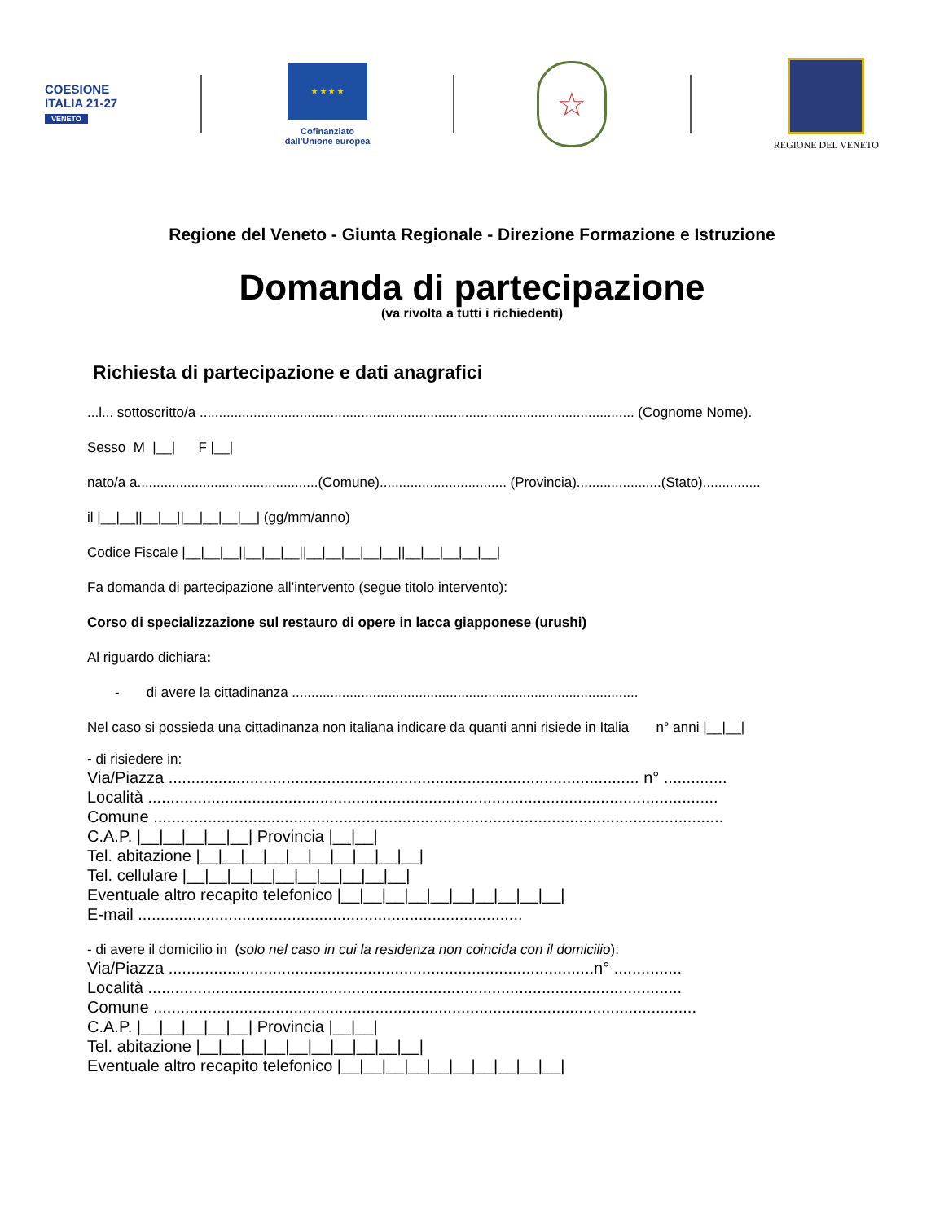COESIONE
ITALIA 21-27
VENETO
★ ★ ★ ★
Cofinanziato
dall'Unione europea
☆
REGIONE DEL VENETO
Regione del Veneto - Giunta Regionale - Direzione Formazione e Istruzione
Domanda di partecipazione
(va rivolta a tutti i richiedenti)
Richiesta di partecipazione e dati anagrafici
...l... sottoscritto/a ................................................................................................................. (Cognome Nome).
Sesso M |__| F |__|
nato/a a...............................................(Comune)................................. (Provincia)......................(Stato)...............
il |__|__||__|__||__|__|__|__| (gg/mm/anno)
Codice Fiscale |__|__|__||__|__|__||__|__|__|__|__||__|__|__|__|__|
Fa domanda di partecipazione all’intervento (segue titolo intervento):
Corso di specializzazione sul restauro di opere in lacca giapponese (urushi)
Al riguardo dichiara:
- di avere la cittadinanza ..........................................................................................
Nel caso si possieda una cittadinanza non italiana indicare da quanti anni risiede in Italia n° anni |__|__|
- di risiedere in:
Via/Piazza ........................................................................................................ n° ..............
Località ..............................................................................................................................
Comune ..............................................................................................................................
C.A.P. |__|__|__|__|__| Provincia |__|__|
Tel. abitazione |__|__|__|__|__|__|__|__|__|__|
Tel. cellulare |__|__|__|__|__|__|__|__|__|__|
Eventuale altro recapito telefonico |__|__|__|__|__|__|__|__|__|__|
E-mail .....................................................................................
- di avere il domicilio in (solo nel caso in cui la residenza non coincida con il domicilio):
Via/Piazza ..............................................................................................n° ...............
Località ......................................................................................................................
Comune ........................................................................................................................
C.A.P. |__|__|__|__|__| Provincia |__|__|
Tel. abitazione |__|__|__|__|__|__|__|__|__|__|
Eventuale altro recapito telefonico |__|__|__|__|__|__|__|__|__|__|